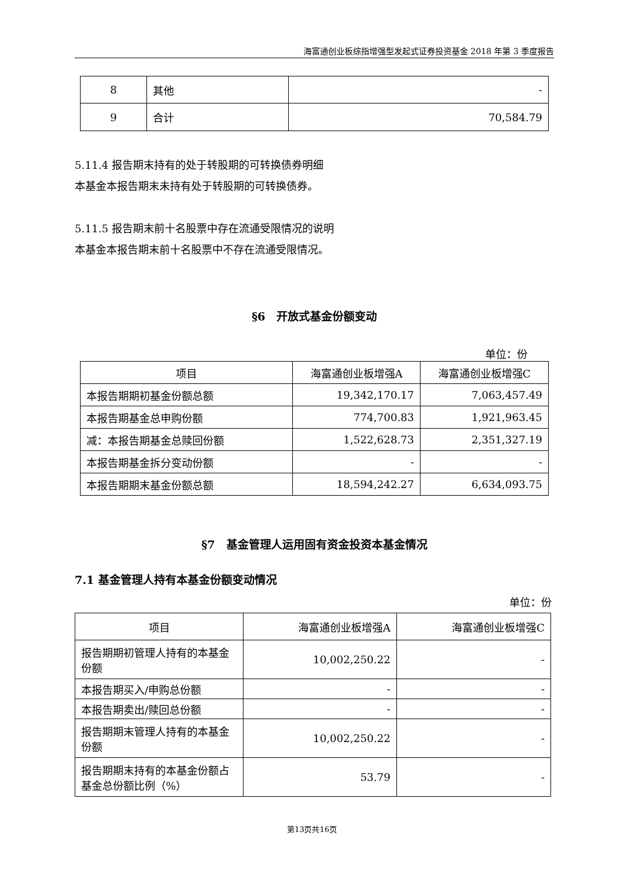海富通创业板综指增强型发起式证券投资基金 2018 年第 3 季度报告
| 8 | 其他 | - |
| 9 | 合计 | 70,584.79 |
5.11.4 报告期末持有的处于转股期的可转换债券明细
本基金本报告期末未持有处于转股期的可转换债券。
5.11.5 报告期末前十名股票中存在流通受限情况的说明
本基金本报告期末前十名股票中不存在流通受限情况。
§6　开放式基金份额变动
单位：份
| 项目 | 海富通创业板增强A | 海富通创业板增强C |
| --- | --- | --- |
| 本报告期期初基金份额总额 | 19,342,170.17 | 7,063,457.49 |
| 本报告期基金总申购份额 | 774,700.83 | 1,921,963.45 |
| 减：本报告期基金总赎回份额 | 1,522,628.73 | 2,351,327.19 |
| 本报告期基金拆分变动份额 | - | - |
| 本报告期期末基金份额总额 | 18,594,242.27 | 6,634,093.75 |
§7　基金管理人运用固有资金投资本基金情况
7.1 基金管理人持有本基金份额变动情况
单位：份
| 项目 | 海富通创业板增强A | 海富通创业板增强C |
| --- | --- | --- |
| 报告期期初管理人持有的本基金份额 | 10,002,250.22 | - |
| 本报告期买入/申购总份额 | - | - |
| 本报告期卖出/赎回总份额 | - | - |
| 报告期期末管理人持有的本基金份额 | 10,002,250.22 | - |
| 报告期期末持有的本基金份额占基金总份额比例（%） | 53.79 | - |
第13页共16页